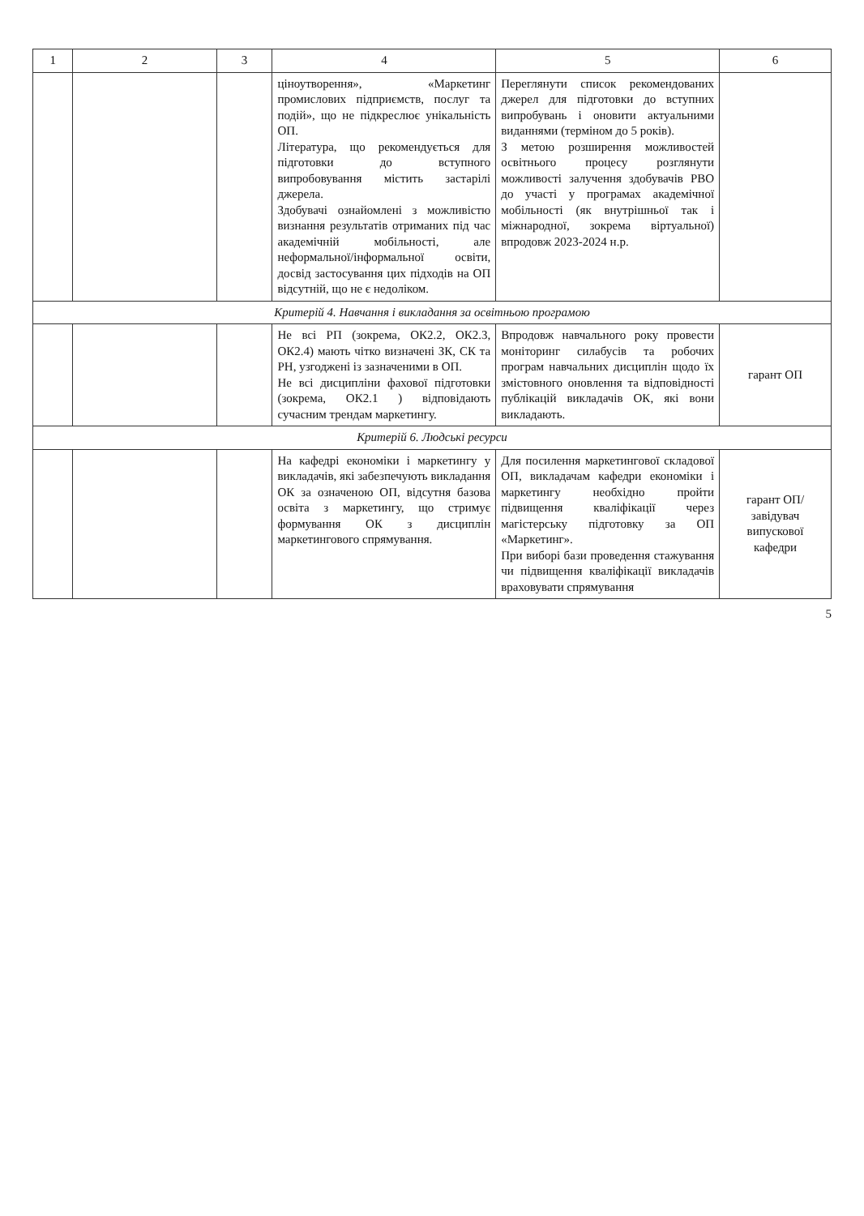| 1 | 2 | 3 | 4 | 5 | 6 |
| --- | --- | --- | --- | --- | --- |
| | | | ціноутворення», «Маркетинг промислових підприємств, послуг та подій», що не підкреслює унікальність ОП. Література, що рекомендується для підготовки до вступного випробовування містить застарілі джерела. Здобувачі ознайомлені з можливістю визнання результатів отриманих під час академічній мобільності, але неформальної/інформальної освіти, досвід застосування цих підходів на ОП відсутній, що не є недоліком. | Переглянути список рекомендованих джерел для підготовки до вступних випробувань і оновити актуальними виданнями (терміном до 5 років). З метою розширення можливостей освітнього процесу розглянути можливості залучення здобувачів РВО до участі у програмах академічної мобільності (як внутрішньої так і міжнародної, зокрема віртуальної) впродовж 2023-2024 н.р. | |
| Критерій 4. Навчання і викладання за освітньою програмою | | | | | |
| | | | Не всі РП (зокрема, ОК2.2, ОК2.3, ОК2.4) мають чітко визначені ЗК, СК та РН, узгоджені із зазначеними в ОП. Не всі дисципліни фахової підготовки (зокрема, ОК2.1 ) відповідають сучасним трендам маркетингу. | Впродовж навчального року провести моніторинг силабусів та робочих програм навчальних дисциплін щодо їх змістовного оновлення та відповідності публікацій викладачів ОК, які вони викладають. | гарант ОП |
| Критерій 6. Людські ресурси | | | | | |
| | | | На кафедрі економіки і маркетингу у викладачів, які забезпечують викладання ОК за означеною ОП, відсутня базова освіта з маркетингу, що стримує формування ОК з дисциплін маркетингового спрямування. | Для посилення маркетингової складової ОП, викладачам кафедри економіки і маркетингу необхідно пройти підвищення кваліфікації через магістерську підготовку за ОП «Маркетинг». При виборі бази проведення стажування чи підвищення кваліфікації викладачів враховувати спрямування | гарант ОП/ завідувач випускової кафедри |
5